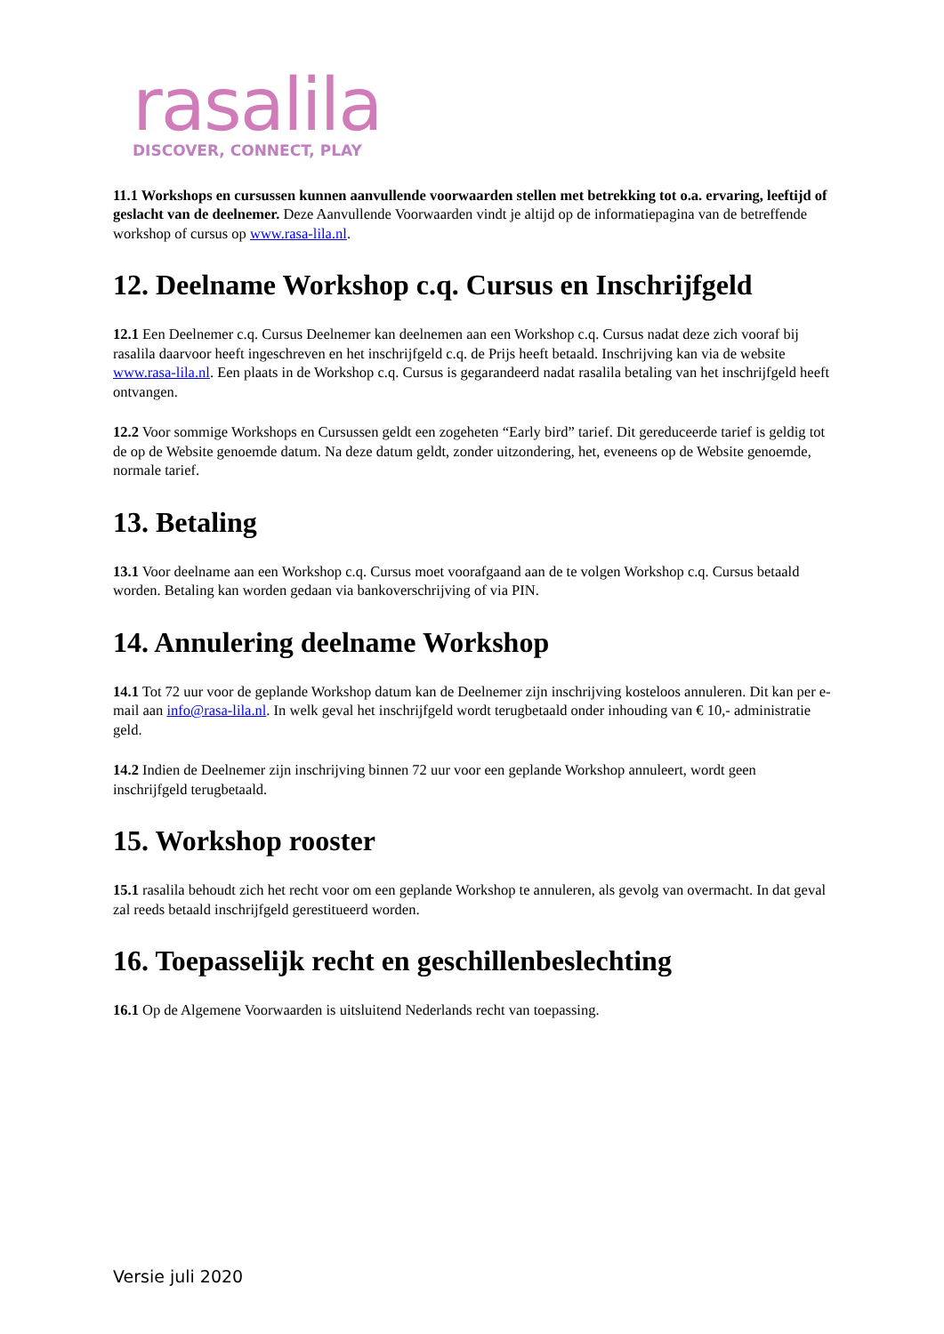rasalila
DISCOVER, CONNECT, PLAY
11.1 Workshops en cursussen kunnen aanvullende voorwaarden stellen met betrekking tot o.a. ervaring, leeftijd of geslacht van de deelnemer. Deze Aanvullende Voorwaarden vindt je altijd op de informatiepagina van de betreffende workshop of cursus op www.rasa-lila.nl.
12. Deelname Workshop c.q. Cursus en Inschrijfgeld
12.1 Een Deelnemer c.q. Cursus Deelnemer kan deelnemen aan een Workshop c.q. Cursus nadat deze zich vooraf bij rasalila daarvoor heeft ingeschreven en het inschrijfgeld c.q. de Prijs heeft betaald. Inschrijving kan via de website www.rasa-lila.nl. Een plaats in de Workshop c.q. Cursus is gegarandeerd nadat rasalila betaling van het inschrijfgeld heeft ontvangen.
12.2 Voor sommige Workshops en Cursussen geldt een zogeheten “Early bird” tarief. Dit gereduceerde tarief is geldig tot de op de Website genoemde datum. Na deze datum geldt, zonder uitzondering, het, eveneens op de Website genoemde, normale tarief.
13. Betaling
13.1 Voor deelname aan een Workshop c.q. Cursus moet voorafgaand aan de te volgen Workshop c.q. Cursus betaald worden. Betaling kan worden gedaan via bankoverschrijving of via PIN.
14. Annulering deelname Workshop
14.1 Tot 72 uur voor de geplande Workshop datum kan de Deelnemer zijn inschrijving kosteloos annuleren. Dit kan per e-mail aan info@rasa-lila.nl. In welk geval het inschrijfgeld wordt terugbetaald onder inhouding van € 10,- administratie geld.
14.2 Indien de Deelnemer zijn inschrijving binnen 72 uur voor een geplande Workshop annuleert, wordt geen inschrijfgeld terugbetaald.
15. Workshop rooster
15.1 rasalila behoudt zich het recht voor om een geplande Workshop te annuleren, als gevolg van overmacht. In dat geval zal reeds betaald inschrijfgeld gerestitueerd worden.
16. Toepasselijk recht en geschillenbeslechting
16.1 Op de Algemene Voorwaarden is uitsluitend Nederlands recht van toepassing.
Versie juli 2020